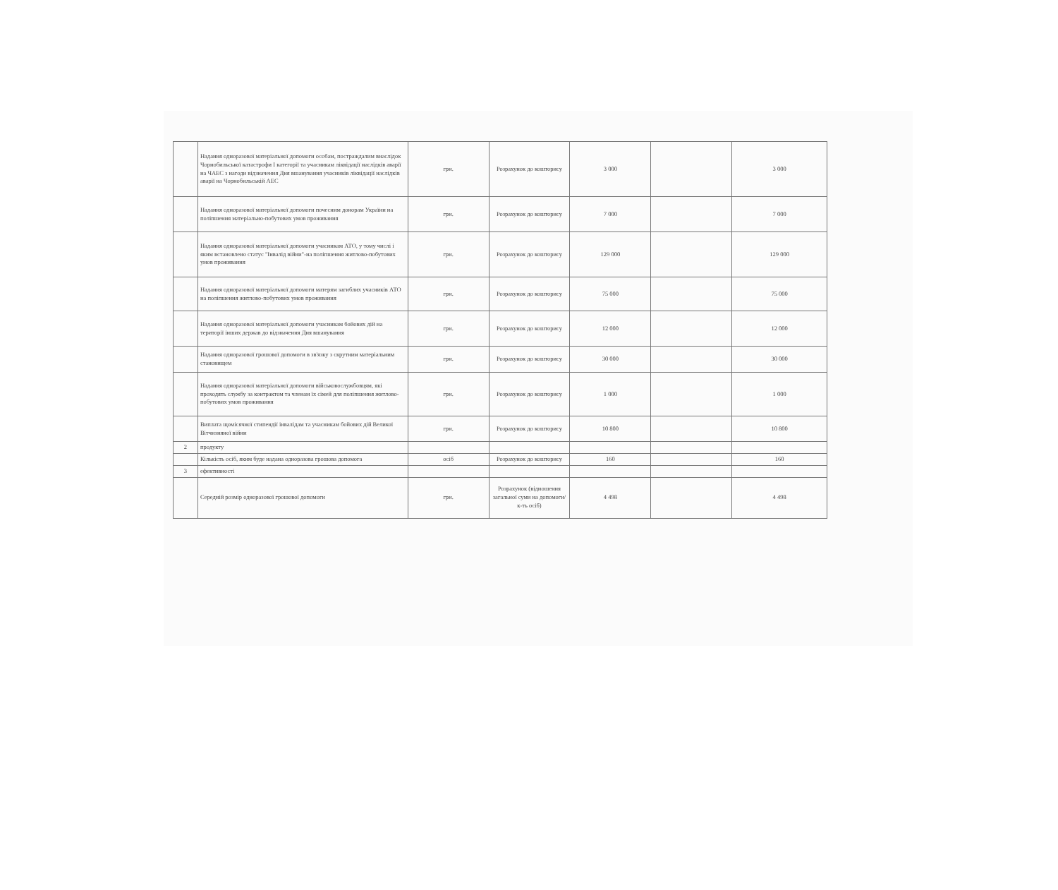| | Надання одноразової матеріальної допомоги особам, постраждалим внаслідок Чорнобильської катастрофи I категорії та учасникам ліквідації наслідків аварії на ЧАЕС з нагоди відзначення Дня вшанування учасників ліквідації наслідків аварії на Чорнобильській АЕС | грн. | Розрахунок до кошторису | 3 000 | | 3 000 |
| | Надання одноразової матеріальної допомоги почесним донорам України на поліпшення матеріально-побутових умов проживання | грн. | Розрахунок до кошторису | 7 000 | | 7 000 |
| | Надання одноразової матеріальної допомоги учасникам АТО, у тому числі і яким встановлено статус "Інвалід війни"-на поліпшення житлово-побутових умов проживання | грн. | Розрахунок до кошторису | 129 000 | | 129 000 |
| | Надання одноразової матеріальної допомоги матерям загиблих учасників АТО на поліпшення житлово-побутових умов проживання | грн. | Розрахунок до кошторису | 75 000 | | 75 000 |
| | Надання одноразової матеріальної допомоги учасникам бойових дій на території інших держав до відзначення Дня вшанування | грн. | Розрахунок до кошторису | 12 000 | | 12 000 |
| | Надання одноразової грошової допомоги в зв'язку з скрутним матеріальним становищем | грн. | Розрахунок до кошторису | 30 000 | | 30 000 |
| | Надання одноразової матеріальної допомоги військовослужбовцям, які проходять службу за контрактом та членам їх сімей для поліпшення житлово-побутових умов проживання | грн. | Розрахунок до кошторису | 1 000 | | 1 000 |
| | Виплата щомісячної стипендії інвалідам та учасникам бойових дій Великої Вітчизняної війни | грн. | Розрахунок до кошторису | 10 800 | | 10 800 |
| 2 | продукту | | | | | |
| | Кількість осіб, яким буде надана одноразова грошова допомога | осіб | Розрахунок до кошторису | 160 | | 160 |
| 3 | ефективності | | | | | |
| | Середній розмір одноразової грошової допомоги | грн. | Розрахунок (відношення загальної суми на допомоги/к-ть осіб) | 4 498 | | 4 498 |